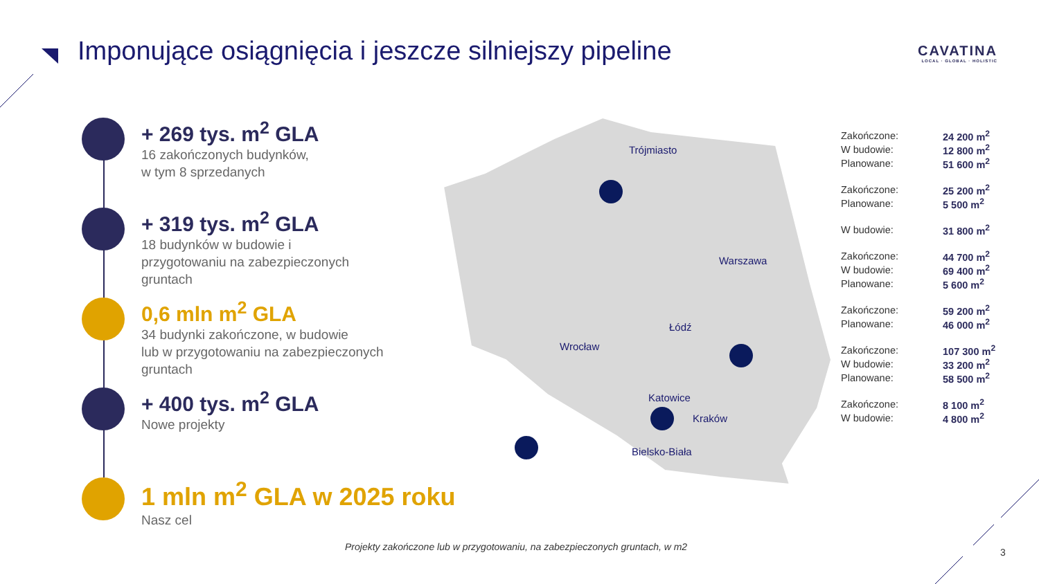Imponujące osiągnięcia i jeszcze silniejszy pipeline
CAVATINA
LOCAL · GLOBAL · HOLISTIC
+ 269 tys. m<sup>2</sup> GLA
16 zakończonych budynków,
w tym 8 sprzedanych
+ 319 tys. m<sup>2</sup> GLA
18 budynków w budowie i
przygotowaniu na zabezpieczonych
gruntach
0,6 mln m<sup>2</sup> GLA
34 budynki zakończone, w budowie
lub w przygotowaniu na zabezpieczonych
gruntach
+ 400 tys. m<sup>2</sup> GLA
Nowe projekty
1 mln m<sup>2</sup> GLA w 2025 roku
Nasz cel
Trójmiasto
Warszawa
Łódź
Wrocław
Katowice
Kraków
Bielsko-Biała
| Zakończone: | 24 200 m<sup>2</sup> |
| W budowie: | 12 800 m<sup>2</sup> |
| Planowane: | 51 600 m<sup>2</sup> |
| Zakończone: | 25 200 m<sup>2</sup> |
| Planowane: | 5 500 m<sup>2</sup> |
| W budowie: | 31 800 m<sup>2</sup> |
| Zakończone: | 44 700 m<sup>2</sup> |
| W budowie: | 69 400 m<sup>2</sup> |
| Planowane: | 5 600 m<sup>2</sup> |
| Zakończone: | 59 200 m<sup>2</sup> |
| Planowane: | 46 000 m<sup>2</sup> |
| Zakończone: | 107 300 m<sup>2</sup> |
| W budowie: | 33 200 m<sup>2</sup> |
| Planowane: | 58 500 m<sup>2</sup> |
| Zakończone: | 8 100 m<sup>2</sup> |
| W budowie: | 4 800 m<sup>2</sup> |
Projekty zakończone lub w przygotowaniu, na zabezpieczonych gruntach, w m2
3